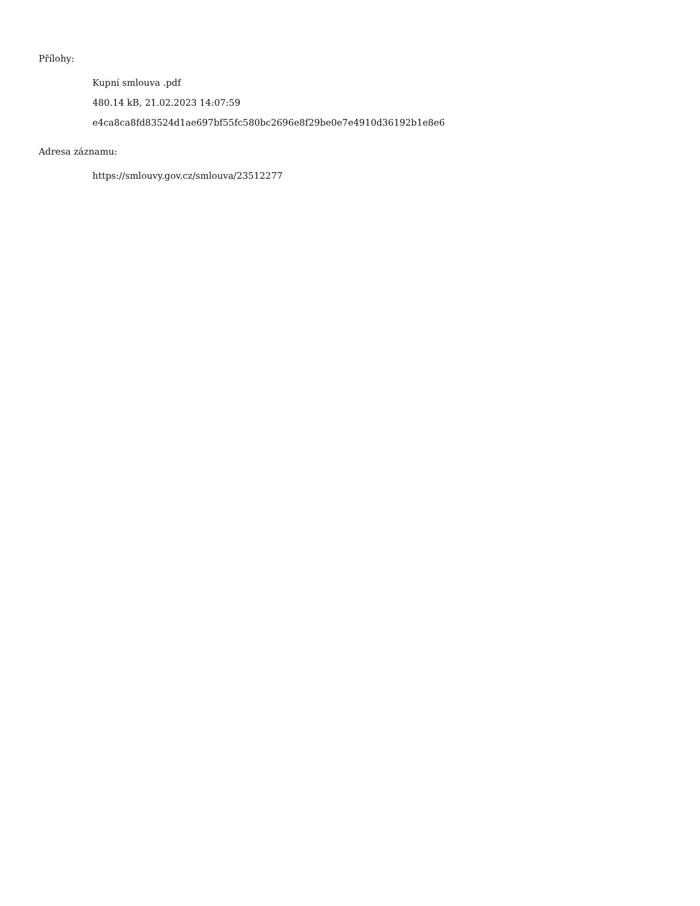Přílohy:
Kupní smlouva .pdf
480.14 kB, 21.02.2023 14:07:59
e4ca8ca8fd83524d1ae697bf55fc580bc2696e8f29be0e7e4910d36192b1e8e6
Adresa záznamu:
https://smlouvy.gov.cz/smlouva/23512277